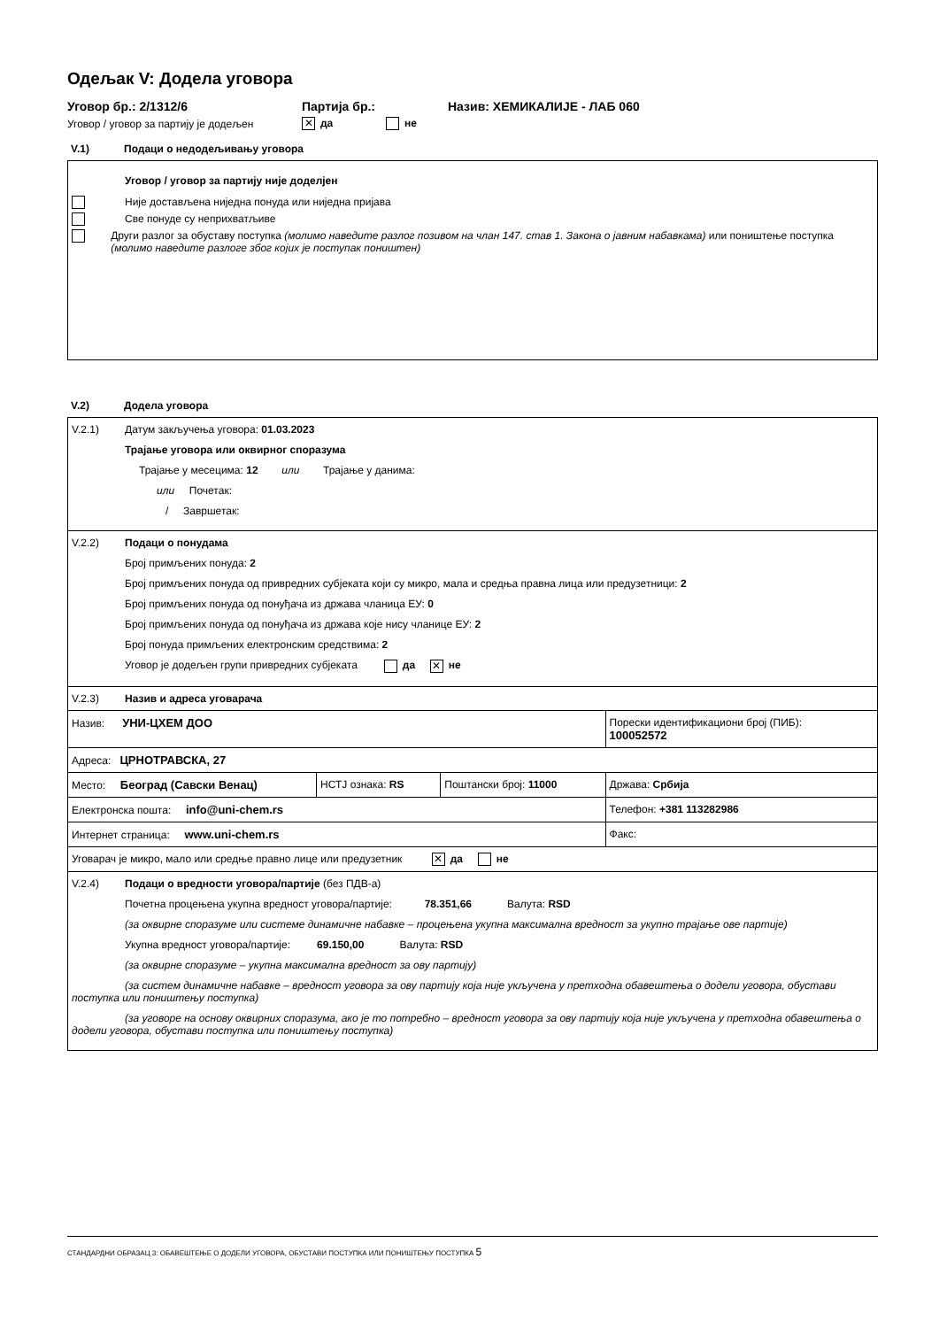Одељак V: Додела уговора
Уговор бр.: 2/1312/6 Партија бр.: Назив: ХЕМИКАЛИЈЕ - ЛАБ 060
Уговор / уговор за партију је додељен ✕ да не
V.1) Подаци о недодељивању уговора
Уговор / уговор за партију није доделјен
Није достављена ниједна понуда или ниједна пријава
Све понуде су неприхватљиве
Други разлог за обуставу поступка (молимо наведите разлог позивом на члан 147. став 1. Закона о јавним набавкама) или поништење поступка (молимо наведите разлоге због којих је поступак поништен)
V.2) Додела уговора
| V.2.1) Датум закључења уговора: 01.03.2023 Трајање уговора или оквирног споразума Трајање у месецима: 12 или Трајање у данима: или Почетак: / Завршетак: | | | |
| V.2.2) Подаци о понудама Број примљених понуда: 2 Број примљених понуда од привредних субјеката који су микро, мала и средња правна лица или предузетници: 2 Број примљених понуда од понуђача из држава чланица ЕУ: 0 Број примљених понуда од понуђача из држава које нису чланице ЕУ: 2 Број понуда примљених електронским средствима: 2 Уговор је додељен групи привредних субјеката да ✕ не | | | |
| V.2.3) Назив и адреса уговарача | | | |
| Назив: УНИ-ЦХЕМ ДОО | | | Порески идентификациони број (ПИБ): 100052572 |
| Адреса: ЦРНОТРАВСКА, 27 | | | |
| Место: Београд (Савски Венац) | НСТЈ ознака: RS | Поштански број: 11000 | Држава: Србија |
| Електронска пошта: info@uni-chem.rs | | | Телефон: +381 113282986 |
| Интернет страница: www.uni-chem.rs | | | Факс: |
| Уговарач је микро, мало или средње правно лице или предузетник ✕ да не | | | |
| V.2.4) Подаци о вредности уговора/партије (без ПДВ-а) Почетна процењена укупна вредност уговора/партије: 78.351,66 Валута: RSD (за оквирне споразуме или системе динамичне набавке – процењена укупна максимална вредност за укупно трајање ове партије) Укупна вредност уговора/партије: 69.150,00 Валута: RSD (за оквирне споразуме – укупна максимална вредност за ову партију) (за систем динамичне набавке – вредност уговора за ову партију која није укључена у претходна обавештења о додели уговора, обустави поступка или поништењу поступка) (за уговоре на основу оквирних споразума, ако је то потребно – вредност уговора за ову партију која није укључена у претходна обавештења о додели уговора, обустави поступка или поништењу поступка) | | | |
СТАНДАРДНИ ОБРАЗАЦ 3: ОБАВЕШТЕЊЕ О ДОДЕЛИ УГОВОРА, ОБУСТАВИ ПОСТУПКА ИЛИ ПОНИШТЕЊУ ПОСТУПКА 5